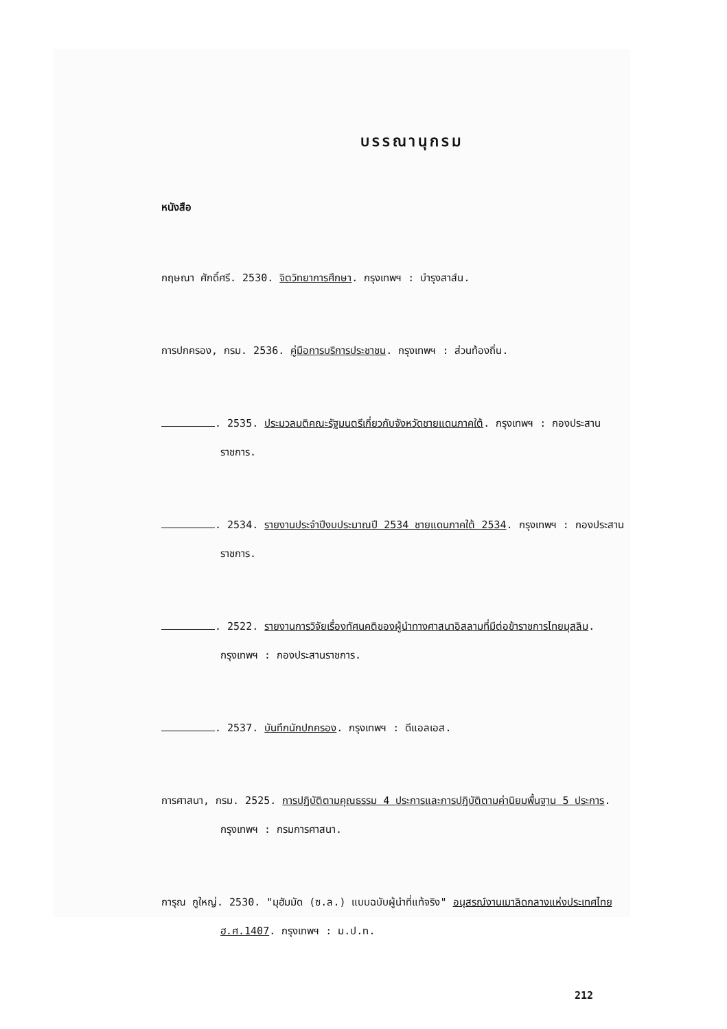บรรณานุกรม
หนังสือ
กฤษณา ศักดิ์ศรี. 2530. จิตวิทยาการศึกษา. กรุงเทพฯ : บำรุงสาส์น.
การปกครอง, กรม. 2536. คู่มือการบริการประชาชน. กรุงเทพฯ : ส่วนท้องถิ่น.
. 2535. ประมวลมติคณะรัฐมนตรีเกี่ยวกับจังหวัดชายแดนภาคใต้. กรุงเทพฯ : กองประสานราชการ.
. 2534. รายงานประจำปีงบประมาณปี 2534 ชายแดนภาคใต้ 2534. กรุงเทพฯ : กองประสานราชการ.
. 2522. รายงานการวิจัยเรื่องทัศนคติของผู้นำทางศาสนาอิสลามที่มีต่อข้าราชการไทยมุสลิม. กรุงเทพฯ : กองประสานราชการ.
. 2537. บันทึกนักปกครอง. กรุงเทพฯ : ดีแอลเอส.
การศาสนา, กรม. 2525. การปฏิบัติตามคุณธรรม 4 ประการและการปฏิบัติตามค่านิยมพื้นฐาน 5 ประการ. กรุงเทพฯ : กรมการศาสนา.
การุณ กูใหญ่. 2530. "มุฮัมมัด (ซ.ล.) แบบฉบับผู้นำที่แท้จริง" อนุสรณ์งานเมาลิดกลางแห่งประเทศไทย ฮ.ศ.1407. กรุงเทพฯ : ม.ป.ท.
212